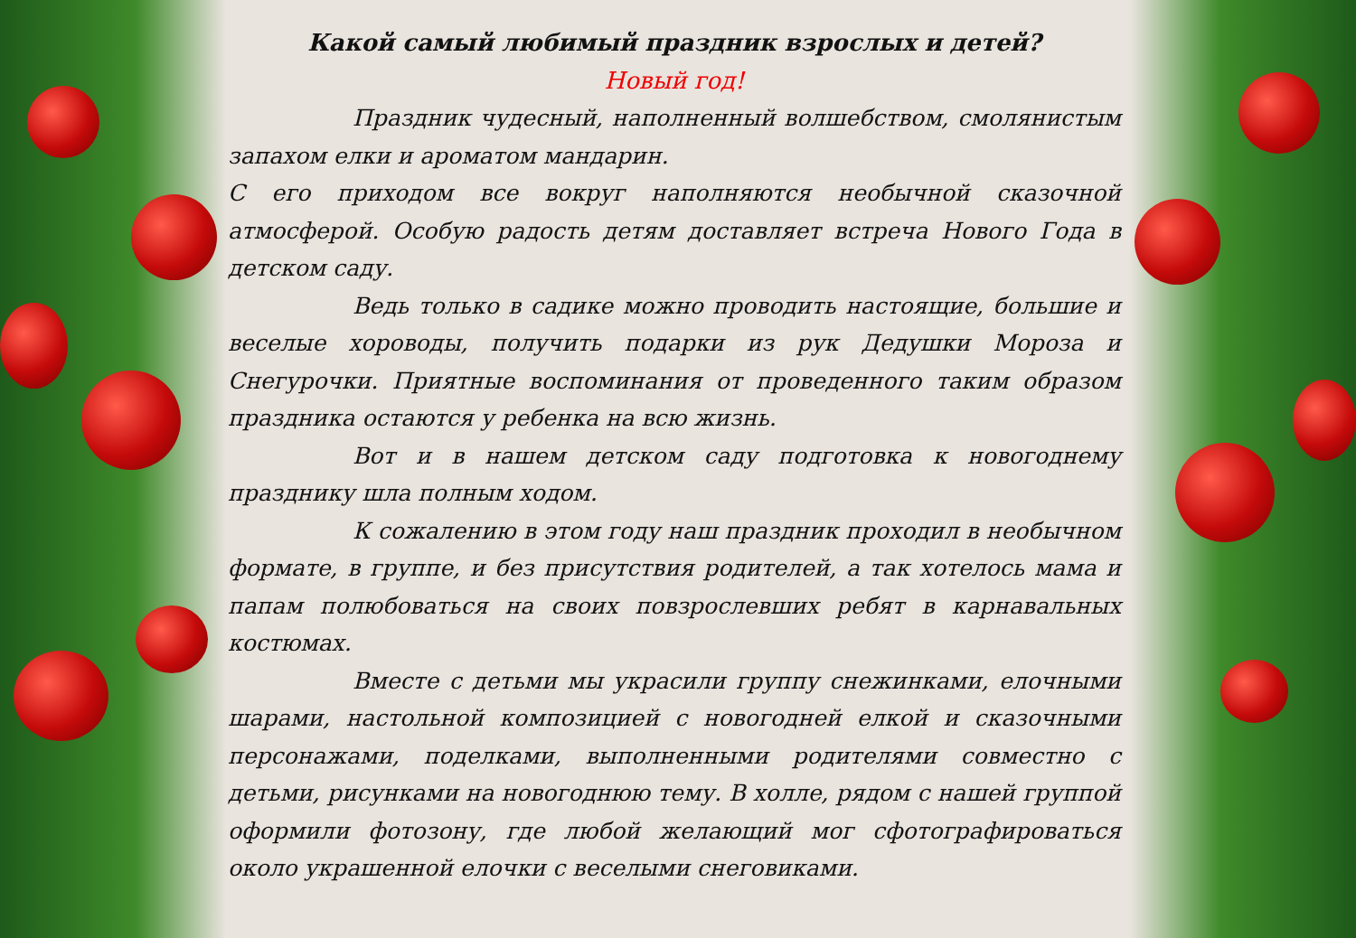Какой самый любимый праздник взрослых и детей?
Новый год!
Праздник чудесный, наполненный волшебством, смолянистым запахом елки и ароматом мандарин.
С его приходом все вокруг наполняются необычной сказочной атмосферой. Особую радость детям доставляет встреча Нового Года в детском саду.
Ведь только в садике можно проводить настоящие, большие и веселые хороводы, получить подарки из рук Дедушки Мороза и Снегурочки. Приятные воспоминания от проведенного таким образом праздника остаются у ребенка на всю жизнь.
Вот и в нашем детском саду подготовка к новогоднему празднику шла полным ходом.
К сожалению в этом году наш праздник проходил в необычном формате, в группе, и без присутствия родителей, а так хотелось мама и папам полюбоваться на своих повзрослевших ребят в карнавальных костюмах.
Вместе с детьми мы украсили группу снежинками, елочными шарами, настольной композицией с новогодней елкой и сказочными персонажами, поделками, выполненными родителями совместно с детьми, рисунками на новогоднюю тему. В холле, рядом с нашей группой оформили фотозону, где любой желающий мог сфотографироваться около украшенной елочки с веселыми снеговиками.